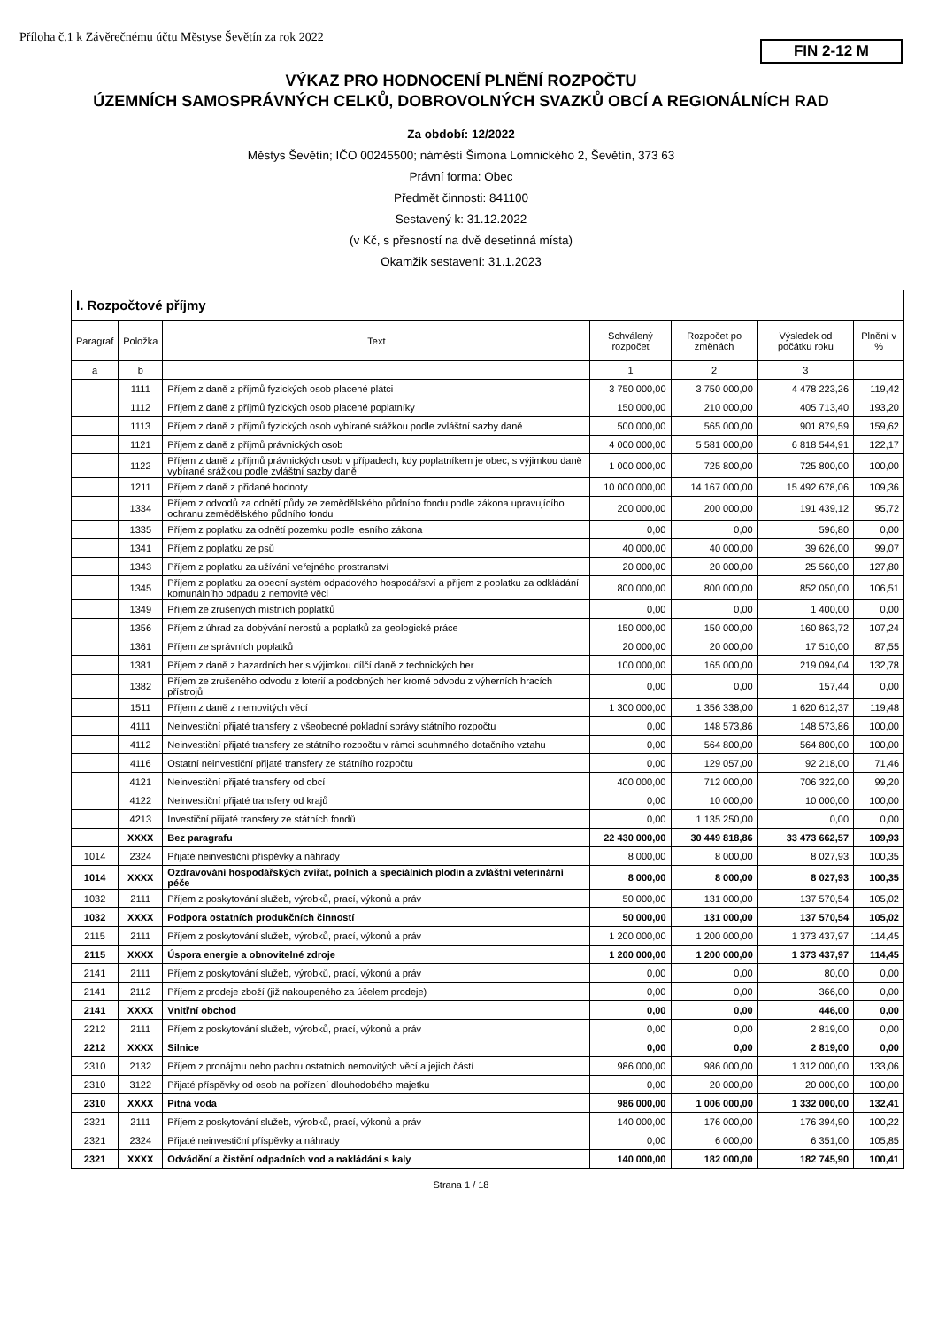Příloha č.1 k Závěrečnému účtu Městyse Ševětín za rok 2022
FIN 2-12 M
VÝKAZ PRO HODNOCENÍ PLNĚNÍ ROZPOČTU
ÚZEMNÍCH SAMOSPRÁVNÝCH CELKŮ, DOBROVOLNÝCH SVAZKŮ OBCÍ A REGIONÁLNÍCH RAD
Za období: 12/2022
Městys Ševětín; IČO 00245500; náměstí Šimona Lomnického 2, Ševětín, 373 63
Právní forma: Obec
Předmět činnosti: 841100
Sestavený k: 31.12.2022
(v Kč, s přesností na dvě desetinná místa)
Okamžik sestavení: 31.1.2023
| I. Rozpočtové příjmy | | | | | | |
| Paragraf | Položka | Text | Schválený rozpočet | Rozpočet po změnách | Výsledek od počátku roku | Plnění v % |
| a | b | | 1 | 2 | 3 | |
| | 1111 | Příjem z daně z příjmů fyzických osob placené plátci | 3 750 000,00 | 3 750 000,00 | 4 478 223,26 | 119,42 |
| | 1112 | Příjem z daně z příjmů fyzických osob placené poplatníky | 150 000,00 | 210 000,00 | 405 713,40 | 193,20 |
| | 1113 | Příjem z daně z příjmů fyzických osob vybírané srážkou podle zvláštní sazby daně | 500 000,00 | 565 000,00 | 901 879,59 | 159,62 |
| | 1121 | Příjem z daně z příjmů právnických osob | 4 000 000,00 | 5 581 000,00 | 6 818 544,91 | 122,17 |
| | 1122 | Příjem z daně z příjmů právnických osob v případech, kdy poplatníkem je obec, s výjimkou daně vybírané srážkou podle zvláštní sazby daně | 1 000 000,00 | 725 800,00 | 725 800,00 | 100,00 |
| | 1211 | Příjem z daně z přidané hodnoty | 10 000 000,00 | 14 167 000,00 | 15 492 678,06 | 109,36 |
| | 1334 | Příjem z odvodů za odnětí půdy ze zemědělského půdního fondu podle zákona upravujícího ochranu zemědělského půdního fondu | 200 000,00 | 200 000,00 | 191 439,12 | 95,72 |
| | 1335 | Příjem z poplatku za odnětí pozemku podle lesního zákona | 0,00 | 0,00 | 596,80 | 0,00 |
| | 1341 | Příjem z poplatku ze psů | 40 000,00 | 40 000,00 | 39 626,00 | 99,07 |
| | 1343 | Příjem z poplatku za užívání veřejného prostranství | 20 000,00 | 20 000,00 | 25 560,00 | 127,80 |
| | 1345 | Příjem z poplatku za obecní systém odpadového hospodářství a příjem z poplatku za odkládání komunálního odpadu z nemovité věci | 800 000,00 | 800 000,00 | 852 050,00 | 106,51 |
| | 1349 | Příjem ze zrušených místních poplatků | 0,00 | 0,00 | 1 400,00 | 0,00 |
| | 1356 | Příjem z úhrad za dobývání nerostů a poplatků za geologické práce | 150 000,00 | 150 000,00 | 160 863,72 | 107,24 |
| | 1361 | Příjem ze správních poplatků | 20 000,00 | 20 000,00 | 17 510,00 | 87,55 |
| | 1381 | Příjem z daně z hazardních her s výjimkou dílčí daně z technických her | 100 000,00 | 165 000,00 | 219 094,04 | 132,78 |
| | 1382 | Příjem ze zrušeného odvodu z loterií a podobných her kromě odvodu z výherních hracích přístrojů | 0,00 | 0,00 | 157,44 | 0,00 |
| | 1511 | Příjem z daně z nemovitých věcí | 1 300 000,00 | 1 356 338,00 | 1 620 612,37 | 119,48 |
| | 4111 | Neinvestiční přijaté transfery z všeobecné pokladní správy státního rozpočtu | 0,00 | 148 573,86 | 148 573,86 | 100,00 |
| | 4112 | Neinvestiční přijaté transfery ze státního rozpočtu v rámci souhrnného dotačního vztahu | 0,00 | 564 800,00 | 564 800,00 | 100,00 |
| | 4116 | Ostatní neinvestiční přijaté transfery ze státního rozpočtu | 0,00 | 129 057,00 | 92 218,00 | 71,46 |
| | 4121 | Neinvestiční přijaté transfery od obcí | 400 000,00 | 712 000,00 | 706 322,00 | 99,20 |
| | 4122 | Neinvestiční přijaté transfery od krajů | 0,00 | 10 000,00 | 10 000,00 | 100,00 |
| | 4213 | Investiční přijaté transfery ze státních fondů | 0,00 | 1 135 250,00 | 0,00 | 0,00 |
| | XXXX | Bez paragrafu | 22 430 000,00 | 30 449 818,86 | 33 473 662,57 | 109,93 |
| 1014 | 2324 | Přijaté neinvestiční příspěvky a náhrady | 8 000,00 | 8 000,00 | 8 027,93 | 100,35 |
| 1014 | XXXX | Ozdravování hospodářských zvířat, polních a speciálních plodin a zvláštní veterinární péče | 8 000,00 | 8 000,00 | 8 027,93 | 100,35 |
| 1032 | 2111 | Příjem z poskytování služeb, výrobků, prací, výkonů a práv | 50 000,00 | 131 000,00 | 137 570,54 | 105,02 |
| 1032 | XXXX | Podpora ostatních produkčních činností | 50 000,00 | 131 000,00 | 137 570,54 | 105,02 |
| 2115 | 2111 | Příjem z poskytování služeb, výrobků, prací, výkonů a práv | 1 200 000,00 | 1 200 000,00 | 1 373 437,97 | 114,45 |
| 2115 | XXXX | Úspora energie a obnovitelné zdroje | 1 200 000,00 | 1 200 000,00 | 1 373 437,97 | 114,45 |
| 2141 | 2111 | Příjem z poskytování služeb, výrobků, prací, výkonů a práv | 0,00 | 0,00 | 80,00 | 0,00 |
| 2141 | 2112 | Příjem z prodeje zboží (již nakoupeného za účelem prodeje) | 0,00 | 0,00 | 366,00 | 0,00 |
| 2141 | XXXX | Vnitřní obchod | 0,00 | 0,00 | 446,00 | 0,00 |
| 2212 | 2111 | Příjem z poskytování služeb, výrobků, prací, výkonů a práv | 0,00 | 0,00 | 2 819,00 | 0,00 |
| 2212 | XXXX | Silnice | 0,00 | 0,00 | 2 819,00 | 0,00 |
| 2310 | 2132 | Příjem z pronájmu nebo pachtu ostatních nemovitých věcí a jejich částí | 986 000,00 | 986 000,00 | 1 312 000,00 | 133,06 |
| 2310 | 3122 | Přijaté příspěvky od osob na pořízení dlouhodobého majetku | 0,00 | 20 000,00 | 20 000,00 | 100,00 |
| 2310 | XXXX | Pitná voda | 986 000,00 | 1 006 000,00 | 1 332 000,00 | 132,41 |
| 2321 | 2111 | Příjem z poskytování služeb, výrobků, prací, výkonů a práv | 140 000,00 | 176 000,00 | 176 394,90 | 100,22 |
| 2321 | 2324 | Přijaté neinvestiční příspěvky a náhrady | 0,00 | 6 000,00 | 6 351,00 | 105,85 |
| 2321 | XXXX | Odvádění a čistění odpadních vod a nakládání s kaly | 140 000,00 | 182 000,00 | 182 745,90 | 100,41 |
Strana 1 / 18